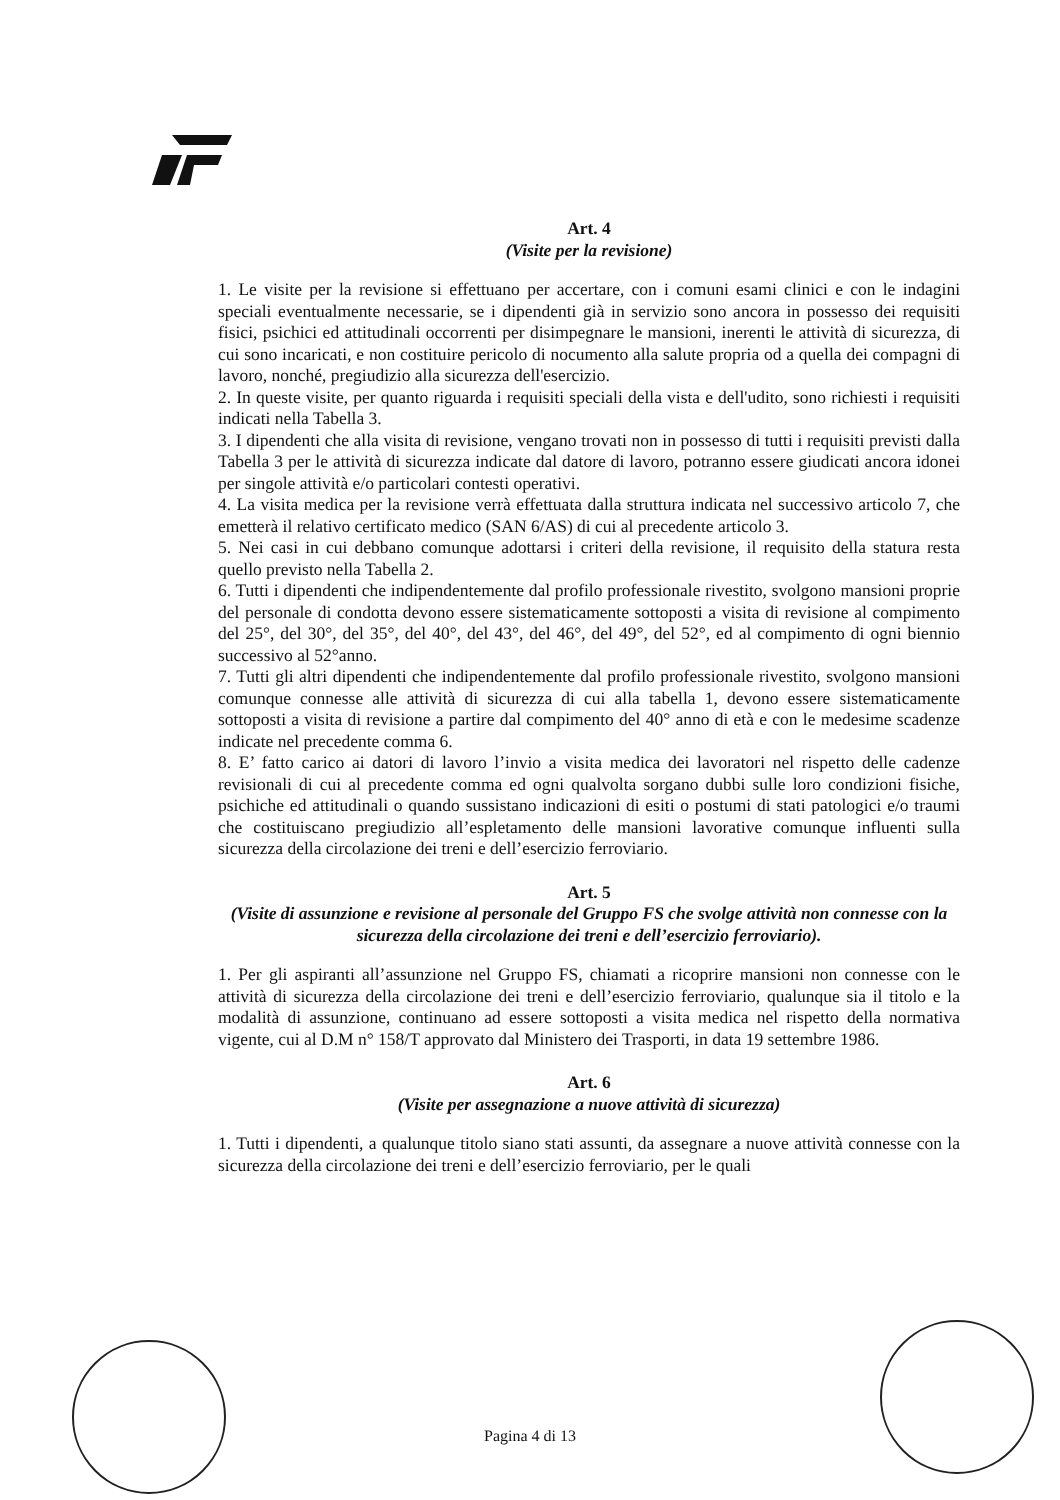Art. 4
(Visite per la revisione)
1. Le visite per la revisione si effettuano per accertare, con i comuni esami clinici e con le indagini speciali eventualmente necessarie, se i dipendenti già in servizio sono ancora in possesso dei requisiti fisici, psichici ed attitudinali occorrenti per disimpegnare le mansioni, inerenti le attività di sicurezza, di cui sono incaricati, e non costituire pericolo di nocumento alla salute propria od a quella dei compagni di lavoro, nonché, pregiudizio alla sicurezza dell'esercizio.
2. In queste visite, per quanto riguarda i requisiti speciali della vista e dell'udito, sono richiesti i requisiti indicati nella Tabella 3.
3. I dipendenti che alla visita di revisione, vengano trovati non in possesso di tutti i requisiti previsti dalla Tabella 3 per le attività di sicurezza indicate dal datore di lavoro, potranno essere giudicati ancora idonei per singole attività e/o particolari contesti operativi.
4. La visita medica per la revisione verrà effettuata dalla struttura indicata nel successivo articolo 7, che emetterà il relativo certificato medico (SAN 6/AS) di cui al precedente articolo 3.
5. Nei casi in cui debbano comunque adottarsi i criteri della revisione, il requisito della statura resta quello previsto nella Tabella 2.
6. Tutti i dipendenti che indipendentemente dal profilo professionale rivestito, svolgono mansioni proprie del personale di condotta devono essere sistematicamente sottoposti a visita di revisione al compimento del 25°, del 30°, del 35°, del 40°, del 43°, del 46°, del 49°, del 52°, ed al compimento di ogni biennio successivo al 52°anno.
7. Tutti gli altri dipendenti che indipendentemente dal profilo professionale rivestito, svolgono mansioni comunque connesse alle attività di sicurezza di cui alla tabella 1, devono essere sistematicamente sottoposti a visita di revisione a partire dal compimento del 40° anno di età e con le medesime scadenze indicate nel precedente comma 6.
8. E’ fatto carico ai datori di lavoro l’invio a visita medica dei lavoratori nel rispetto delle cadenze revisionali di cui al precedente comma ed ogni qualvolta sorgano dubbi sulle loro condizioni fisiche, psichiche ed attitudinali o quando sussistano indicazioni di esiti o postumi di stati patologici e/o traumi che costituiscano pregiudizio all’espletamento delle mansioni lavorative comunque influenti sulla sicurezza della circolazione dei treni e dell’esercizio ferroviario.
Art. 5
(Visite di assunzione e revisione al personale del Gruppo FS che svolge attività non connesse con la sicurezza della circolazione dei treni e dell’esercizio ferroviario).
1. Per gli aspiranti all’assunzione nel Gruppo FS, chiamati a ricoprire mansioni non connesse con le attività di sicurezza della circolazione dei treni e dell’esercizio ferroviario, qualunque sia il titolo e la modalità di assunzione, continuano ad essere sottoposti a visita medica nel rispetto della normativa vigente, cui al D.M n° 158/T approvato dal Ministero dei Trasporti, in data 19 settembre 1986.
Art. 6
(Visite per assegnazione a nuove attività di sicurezza)
1. Tutti i dipendenti, a qualunque titolo siano stati assunti, da assegnare a nuove attività connesse con la sicurezza della circolazione dei treni e dell’esercizio ferroviario, per le quali
Pagina 4 di 13